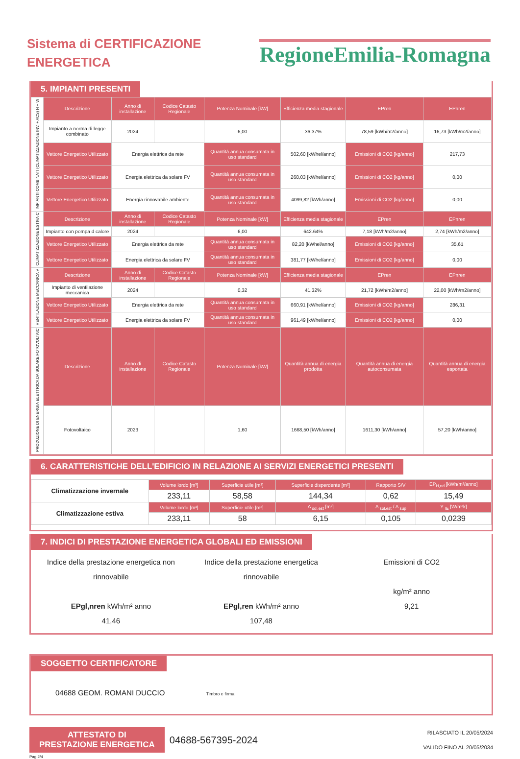Sistema di CERTIFICAZIONE
ENERGETICA
RegioneEmilia-Romagna
5. IMPIANTI PRESENTI
| IMPIANTI COMBINATI (CLIMATIZZAZIONE INV. + ACS) H + W | Descrizione | Anno di installazione | Codice Catasto Regionale | Potenza Nominale [kW] | Efficienza media stagionale | EPren | EPnren |
| | Impianto a norma di legge combinato | 2024 | | 6,00 | 36.37% | 78,59 [kWh/m2/anno] | 16,73 [kWh/m2/anno] |
| | Vettore Energetico Utilizzato | Energia elettrica da rete | | Quantità annua consumata in uso standard | 502,60 [kWhel/anno] | Emissioni di CO2 [kg/anno] | 217,73 |
| | Vettore Energetico Utilizzato | Energia elettrica da solare FV | | Quantità annua consumata in uso standard | 268,03 [kWhel/anno] | Emissioni di CO2 [kg/anno] | 0,00 |
| | Vettore Energetico Utilizzato | Energia rinnovabile ambiente | | Quantità annua consumata in uso standard | 4099,82 [kWh/anno] | Emissioni di CO2 [kg/anno] | 0,00 |
| CLIMATIZZAZIONE ESTIVA C | Descrizione | Anno di installazione | Codice Catasto Regionale | Potenza Nominale [kW] | Efficienza media stagionale | EPren | EPnren |
| | Impianto con pompa d calore | 2024 | | 6,00 | 642.64% | 7,18 [kWh/m2/anno] | 2,74 [kWh/m2/anno] |
| | Vettore Energetico Utilizzato | Energia elettrica da rete | | Quantità annua consumata in uso standard | 82,20 [kWhel/anno] | Emissioni di CO2 [kg/anno] | 35,61 |
| | Vettore Energetico Utilizzato | Energia elettrica da solare FV | | Quantità annua consumata in uso standard | 381,77 [kWhel/anno] | Emissioni di CO2 [kg/anno] | 0,00 |
| VENTILAZIONE MECCANICA V | Descrizione | Anno di installazione | Codice Catasto Regionale | Potenza Nominale [kW] | Efficienza media stagionale | EPren | EPnren |
| | Impianto di ventilazione meccanica | 2024 | | 0,32 | 41.32% | 21,72 [kWh/m2/anno] | 22,00 [kWh/m2/anno] |
| | Vettore Energetico Utilizzato | Energia elettrica da rete | | Quantità annua consumata in uso standard | 660,91 [kWhel/anno] | Emissioni di CO2 [kg/anno] | 286,31 |
| | Vettore Energetico Utilizzato | Energia elettrica da solare FV | | Quantità annua consumata in uso standard | 961,49 [kWhel/anno] | Emissioni di CO2 [kg/anno] | 0,00 |
| PRODUZIONE DI ENERGIA ELETTRICA DA SOLARE FOTOVOLTAIC | Descrizione | Anno di installazione | Codice Catasto Regionale | Potenza Nominale [kW] | Quantità annua di energia prodotta | Quantità annua di energia autoconsumata | Quantità annua di energia esportata |
| | Fotovoltaico | 2023 | | 1,60 | 1668,50 [kWh/anno] | 1611,30 [kWh/anno] | 57,20 [kWh/anno] |
6. CARATTERISTICHE DELL'EDIFICIO IN RELAZIONE AI SERVIZI ENERGETICI PRESENTI
| Climatizzazione invernale | Volume lordo [m³] | Superficie utile [m²] | Superficie disperdente [m²] | Rapporto S/V | EP<sub>H,nd</sub> [kWh/m²/anno] |
| | 233,11 | 58,58 | 144,34 | 0,62 | 15,49 |
| Climatizzazione estiva | Volume lordo [m³] | Superficie utile [m²] | A <sub>sol,est</sub> [m²] | A <sub>sol,est</sub> / A <sub>sup</sub> | Y <sub>IE</sub> [W/m²k] |
| | 233,11 | 58 | 6,15 | 0,105 | 0,0239 |
7. INDICI DI PRESTAZIONE ENERGETICA GLOBALI ED EMISSIONI
Indice della prestazione energetica non rinnovabile
EPgl,nren kWh/m² anno
41,46
Indice della prestazione energetica rinnovabile
EPgl,ren kWh/m² anno
107,48
Emissioni di CO2
kg/m² anno
9,21
SOGGETTO CERTIFICATORE
04688 GEOM. ROMANI DUCCIO Timbro e firma
ATTESTATO DI
PRESTAZIONE ENERGETICA
04688-567395-2024
RILASCIATO IL 20/05/2024
VALIDO FINO AL 20/05/2034
Pag.2/4